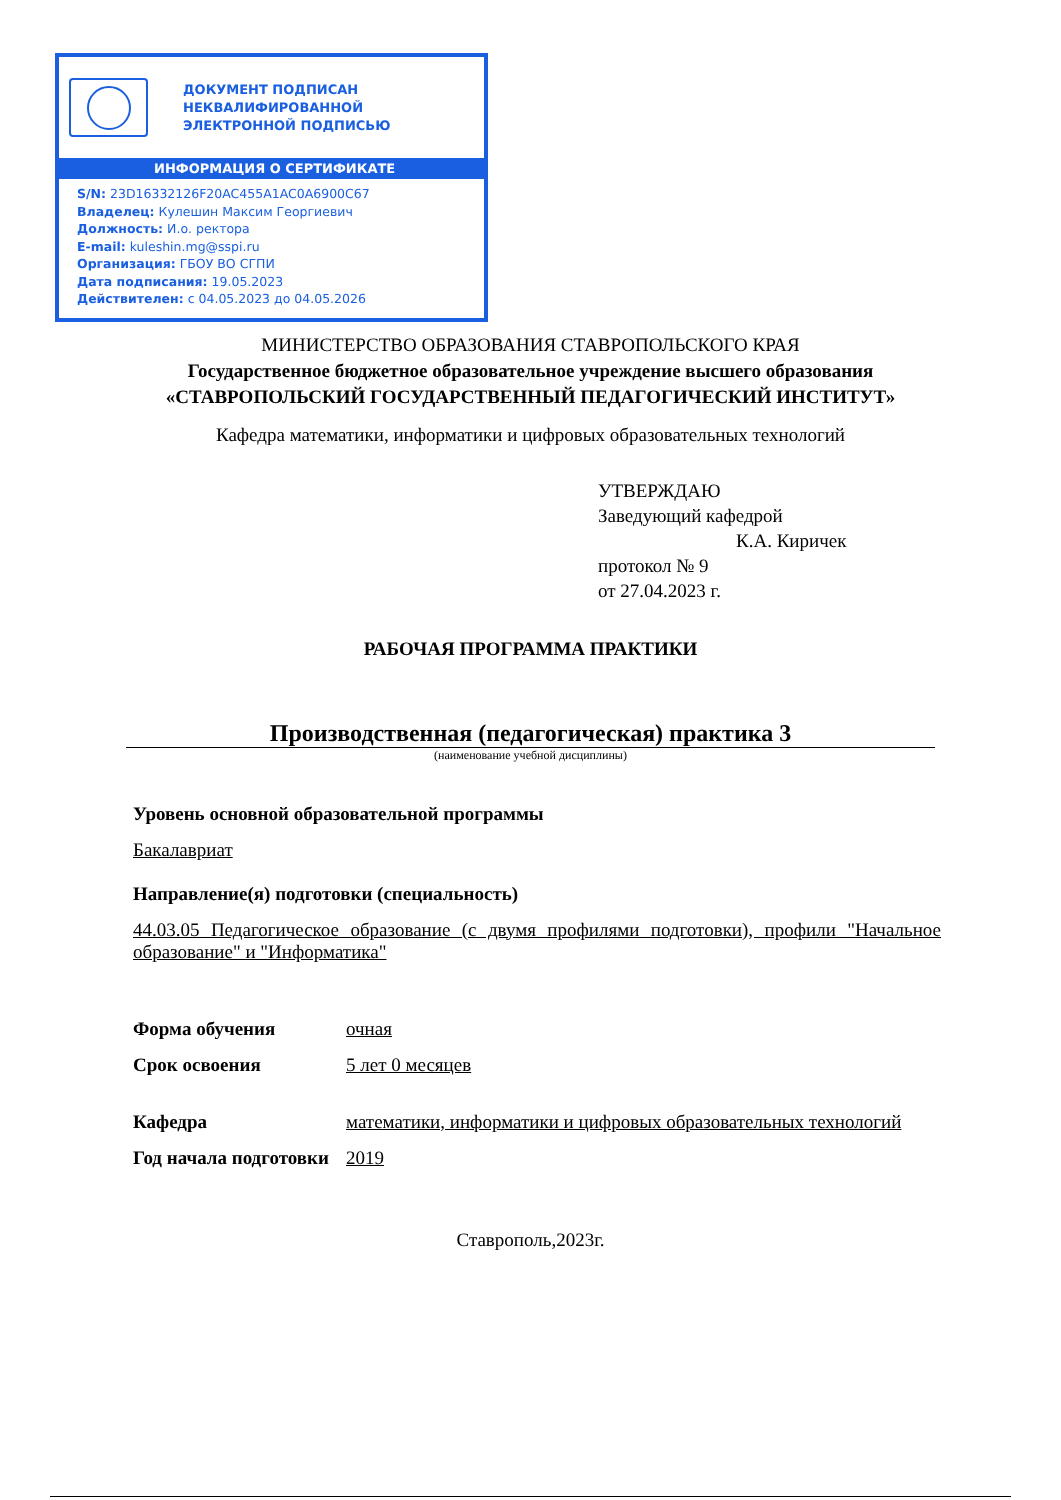ДОКУМЕНТ ПОДПИСАН
НЕКВАЛИФИРОВАННОЙ
ЭЛЕКТРОННОЙ ПОДПИСЬЮ
ИНФОРМАЦИЯ О СЕРТИФИКАТЕ
S/N: 23D16332126F20AC455A1AC0A6900C67
Владелец: Кулешин Максим Георгиевич
Должность: И.о. ректора
E-mail: kuleshin.mg@sspi.ru
Организация: ГБОУ ВО СГПИ
Дата подписания: 19.05.2023
Действителен: с 04.05.2023 до 04.05.2026
МИНИСТЕРСТВО ОБРАЗОВАНИЯ СТАВРОПОЛЬСКОГО КРАЯ
Государственное бюджетное образовательное учреждение высшего образования
«СТАВРОПОЛЬСКИЙ ГОСУДАРСТВЕННЫЙ ПЕДАГОГИЧЕСКИЙ ИНСТИТУТ»
Кафедра математики, информатики и цифровых образовательных технологий
УТВЕРЖДАЮ
Заведующий кафедрой
К.А. Киричек
протокол № 9
от 27.04.2023 г.
РАБОЧАЯ ПРОГРАММА ПРАКТИКИ
Производственная (педагогическая) практика 3
(наименование учебной дисциплины)
Уровень основной образовательной программы
Бакалавриат
Направление(я) подготовки (специальность)
44.03.05 Педагогическое образование (с двумя профилями подготовки), профили "Начальное образование" и "Информатика"
Форма обучения очная
Срок освоения 5 лет 0 месяцев
Кафедра математики, информатики и цифровых образовательных технологий
Год начала подготовки
2019
Ставрополь,2023г.